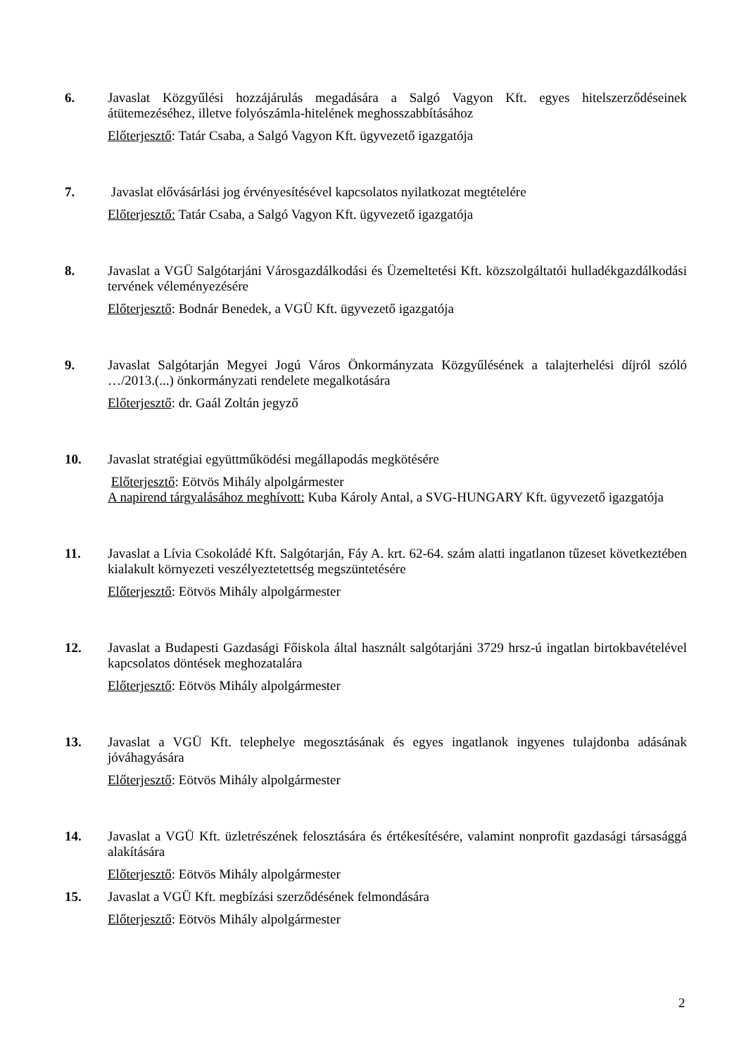6. Javaslat Közgyűlési hozzájárulás megadására a Salgó Vagyon Kft. egyes hitelszerződéseinek átütemezéséhez, illetve folyószámla-hitelének meghosszabbításához
Előterjesztő: Tatár Csaba, a Salgó Vagyon Kft. ügyvezető igazgatója
7. Javaslat elővásárlási jog érvényesítésével kapcsolatos nyilatkozat megtételére
Előterjesztő: Tatár Csaba, a Salgó Vagyon Kft. ügyvezető igazgatója
8. Javaslat a VGÜ Salgótarjáni Városgazdálkodási és Üzemeltetési Kft. közszolgáltatói hulladékgazdálkodási tervének véleményezésére
Előterjesztő: Bodnár Benedek, a VGÜ Kft. ügyvezető igazgatója
9. Javaslat Salgótarján Megyei Jogú Város Önkormányzata Közgyűlésének a talajterhelési díjról szóló …/2013.(...) önkormányzati rendelete megalkotására
Előterjesztő: dr. Gaál Zoltán jegyző
10. Javaslat stratégiai együttműködési megállapodás megkötésére
Előterjesztő: Eötvös Mihály alpolgármester
A napirend tárgyalásához meghívott: Kuba Károly Antal, a SVG-HUNGARY Kft. ügyvezető igazgatója
11. Javaslat a Lívia Csokoládé Kft. Salgótarján, Fáy A. krt. 62-64. szám alatti ingatlanon tűzeset következtében kialakult környezeti veszélyeztetettség megszüntetésére
Előterjesztő: Eötvös Mihály alpolgármester
12. Javaslat a Budapesti Gazdasági Főiskola által használt salgótarjáni 3729 hrsz-ú ingatlan birtokbavételével kapcsolatos döntések meghozatalára
Előterjesztő: Eötvös Mihály alpolgármester
13. Javaslat a VGÜ Kft. telephelye megosztásának és egyes ingatlanok ingyenes tulajdonba adásának jóváhagyására
Előterjesztő: Eötvös Mihály alpolgármester
14. Javaslat a VGÜ Kft. üzletrészének felosztására és értékesítésére, valamint nonprofit gazdasági társasággá alakítására
Előterjesztő: Eötvös Mihály alpolgármester
15. Javaslat a VGÜ Kft. megbízási szerződésének felmondására
Előterjesztő: Eötvös Mihály alpolgármester
2